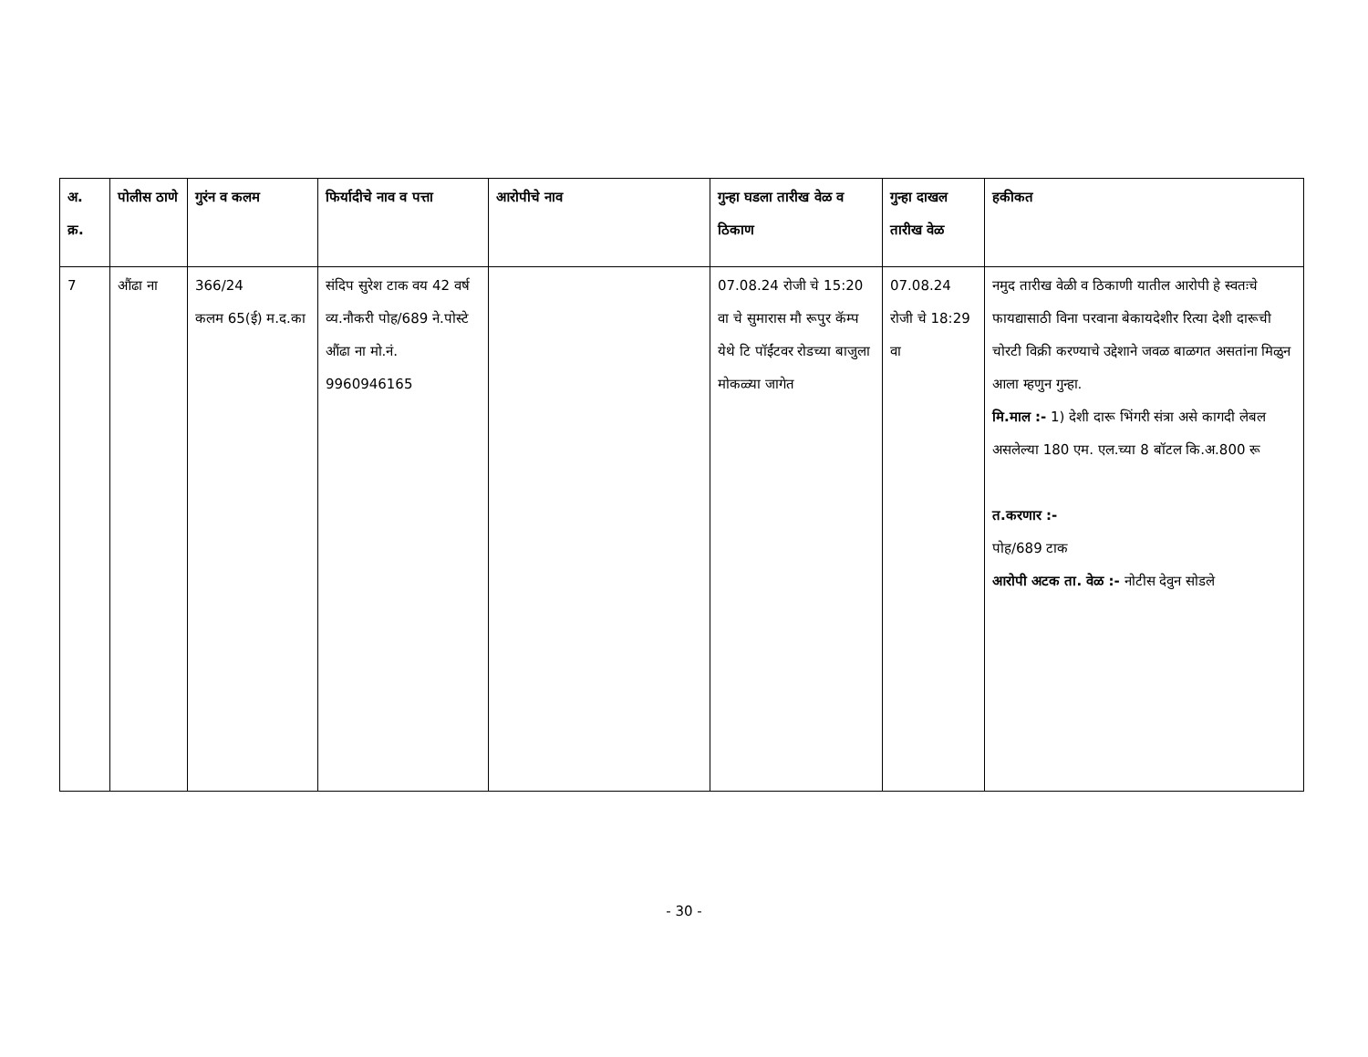| अ. क्र. | पोलीस ठाणे | गुरंन व कलम | फिर्यादीचे नाव व पत्ता | आरोपीचे नाव | गुन्हा घडला तारीख वेळ व ठिकाण | गुन्हा दाखल तारीख वेळ | हकीकत |
| --- | --- | --- | --- | --- | --- | --- | --- |
| 7 | औंढा ना | 366/24 कलम 65(ई) म.द.का | संदिप सुरेश टाक वय 42 वर्ष व्य.नौकरी पोह/689 ने.पोस्टे औंढा ना मो.नं. 9960946165 | | 07.08.24 रोजी चे 15:20 वा चे सुमारास मौ रूपुर कॅम्प येथे टि पॉईंटवर रोडच्या बाजुला मोकळ्या जागेत | 07.08.24 रोजी चे 18:29 वा | नमुद तारीख वेळी व ठिकाणी यातील आरोपी हे स्वतःचे फायद्यासाठी विना परवाना बेकायदेशीर रित्या देशी दारूची चोरटी विक्री करण्याचे उद्देशाने जवळ बाळगत असतांना मिळुन आला म्हणुन गुन्हा. मि.माल :- 1) देशी दारू भिंगरी संत्रा असे कागदी लेबल असलेल्या 180 एम. एल.च्या 8 बॉटल कि.अ.800 रू त.करणार :- पोह/689 टाक आरोपी अटक ता. वेळ :- नोटीस देवुन सोडले |
- 30 -